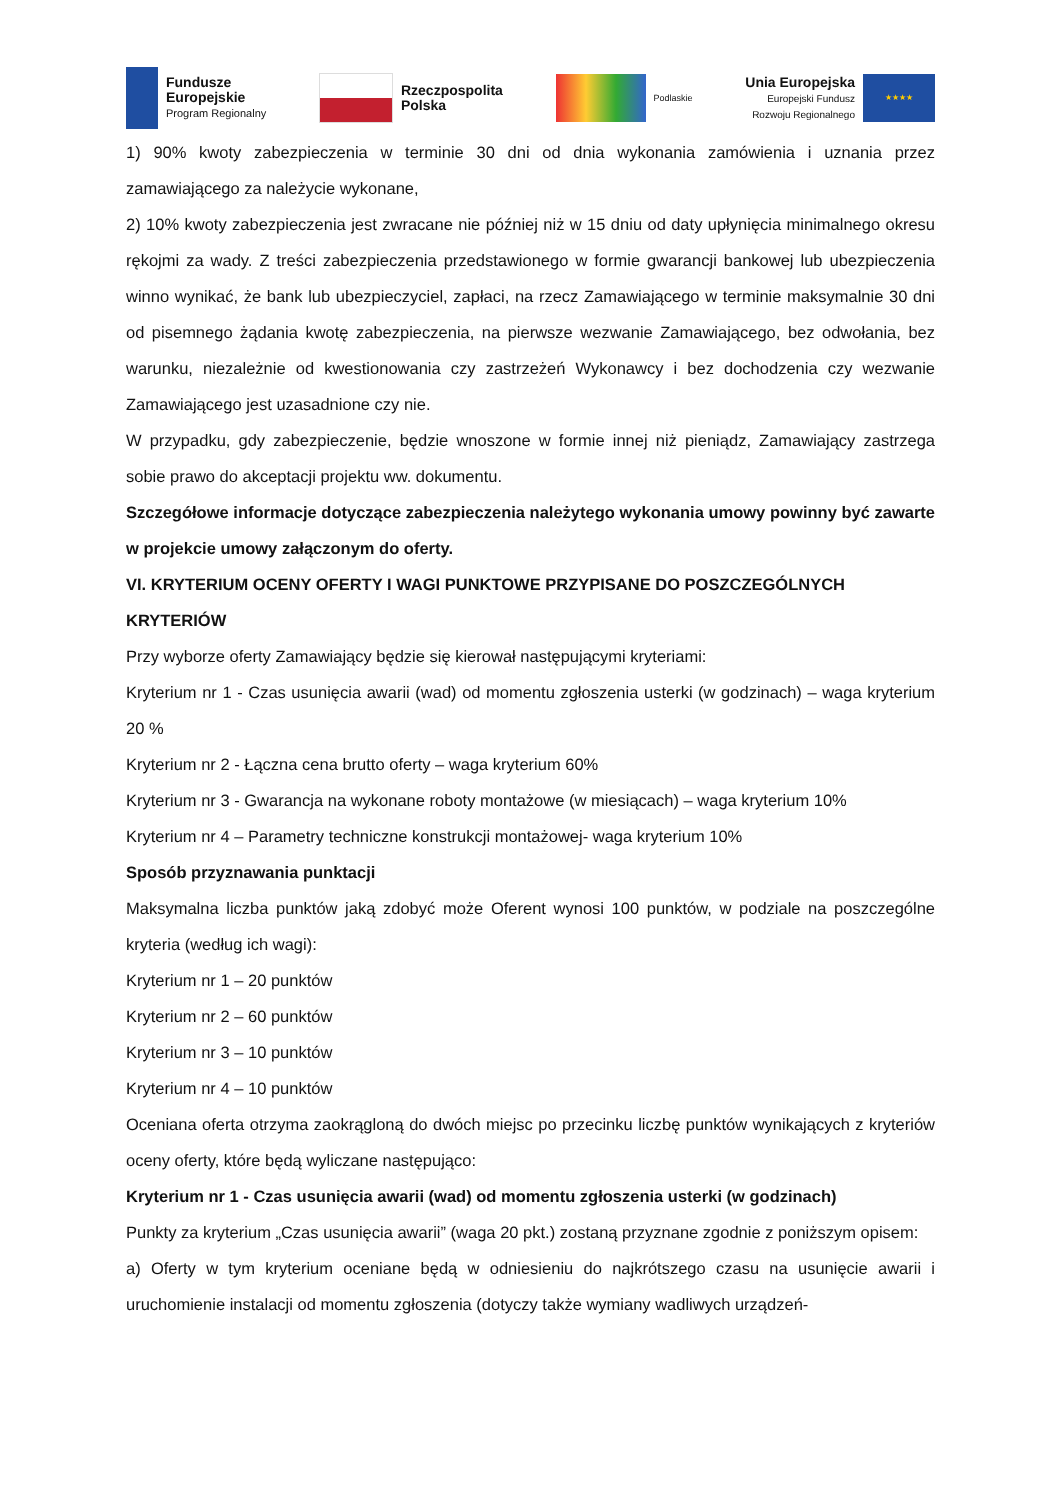Fundusze
Europejskie
Program Regionalny
Rzeczpospolita
Polska
Podlaskie
Unia Europejska
Europejski Fundusz
Rozwoju Regionalnego
★★★★
1) 90% kwoty zabezpieczenia w terminie 30 dni od dnia wykonania zamówienia i uznania przez zamawiającego za należycie wykonane,
2) 10% kwoty zabezpieczenia jest zwracane nie później niż w 15 dniu od daty upłynięcia minimalnego okresu rękojmi za wady. Z treści zabezpieczenia przedstawionego w formie gwarancji bankowej lub ubezpieczenia winno wynikać, że bank lub ubezpieczyciel, zapłaci, na rzecz Zamawiającego w terminie maksymalnie 30 dni od pisemnego żądania kwotę zabezpieczenia, na pierwsze wezwanie Zamawiającego, bez odwołania, bez warunku, niezależnie od kwestionowania czy zastrzeżeń Wykonawcy i bez dochodzenia czy wezwanie Zamawiającego jest uzasadnione czy nie.
W przypadku, gdy zabezpieczenie, będzie wnoszone w formie innej niż pieniądz, Zamawiający zastrzega sobie prawo do akceptacji projektu ww. dokumentu.
Szczegółowe informacje dotyczące zabezpieczenia należytego wykonania umowy powinny być zawarte w projekcie umowy załączonym do oferty.
VI. KRYTERIUM OCENY OFERTY I WAGI PUNKTOWE PRZYPISANE DO POSZCZEGÓLNYCH
KRYTERIÓW
Przy wyborze oferty Zamawiający będzie się kierował następującymi kryteriami:
Kryterium nr 1 - Czas usunięcia awarii (wad) od momentu zgłoszenia usterki (w godzinach) – waga kryterium 20 %
Kryterium nr 2 - Łączna cena brutto oferty – waga kryterium 60%
Kryterium nr 3 - Gwarancja na wykonane roboty montażowe (w miesiącach) – waga kryterium 10%
Kryterium nr 4 – Parametry techniczne konstrukcji montażowej- waga kryterium 10%
Sposób przyznawania punktacji
Maksymalna liczba punktów jaką zdobyć może Oferent wynosi 100 punktów, w podziale na poszczególne kryteria (według ich wagi):
Kryterium nr 1 – 20 punktów
Kryterium nr 2 – 60 punktów
Kryterium nr 3 – 10 punktów
Kryterium nr 4 – 10 punktów
Oceniana oferta otrzyma zaokrągloną do dwóch miejsc po przecinku liczbę punktów wynikających z kryteriów oceny oferty, które będą wyliczane następująco:
Kryterium nr 1 - Czas usunięcia awarii (wad) od momentu zgłoszenia usterki (w godzinach)
Punkty za kryterium „Czas usunięcia awarii” (waga 20 pkt.) zostaną przyznane zgodnie z poniższym opisem:
a) Oferty w tym kryterium oceniane będą w odniesieniu do najkrótszego czasu na usunięcie awarii i uruchomienie instalacji od momentu zgłoszenia (dotyczy także wymiany wadliwych urządzeń-